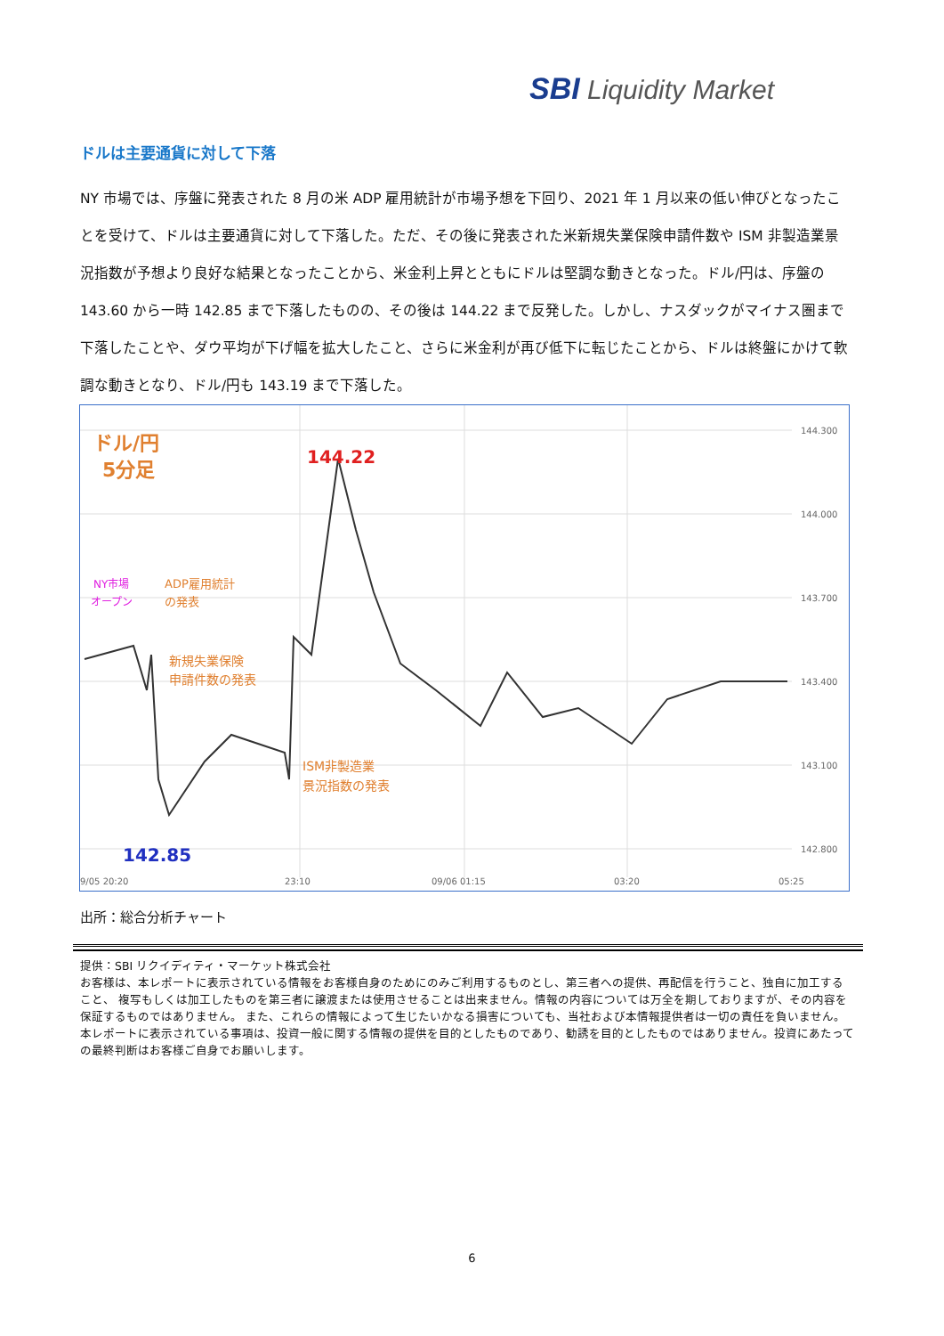SBI Liquidity Market
ドルは主要通貨に対して下落
NY 市場では、序盤に発表された 8 月の米 ADP 雇用統計が市場予想を下回り、2021 年 1 月以来の低い伸びとなったことを受けて、ドルは主要通貨に対して下落した。ただ、その後に発表された米新規失業保険申請件数や ISM 非製造業景況指数が予想より良好な結果となったことから、米金利上昇とともにドルは堅調な動きとなった。ドル/円は、序盤の 143.60 から一時 142.85 まで下落したものの、その後は 144.22 まで反発した。しかし、ナスダックがマイナス圏まで下落したことや、ダウ平均が下げ幅を拡大したこと、さらに米金利が再び低下に転じたことから、ドルは終盤にかけて軟調な動きとなり、ドル/円も 143.19 まで下落した。
144.300
144.000
143.700
143.400
143.100
142.800
ドル/円
5分足
144.22
142.85
NY市場
オープン
ADP雇用統計
の発表
新規失業保険
申請件数の発表
ISM非製造業
景況指数の発表
9/05 20:20
23:10
09/06 01:15
03:20
05:25
出所：総合分析チャート
提供：SBI リクイディティ・マーケット株式会社
お客様は、本レポートに表示されている情報をお客様自身のためにのみご利用するものとし、第三者への提供、再配信を行うこと、独自に加工すること、 複写もしくは加工したものを第三者に譲渡または使用させることは出来ません。情報の内容については万全を期しておりますが、その内容を保証するものではありません。 また、これらの情報によって生じたいかなる損害についても、当社および本情報提供者は一切の責任を負いません。
本レポートに表示されている事項は、投資一般に関する情報の提供を目的としたものであり、勧誘を目的としたものではありません。投資にあたっての最終判断はお客様ご自身でお願いします。
6